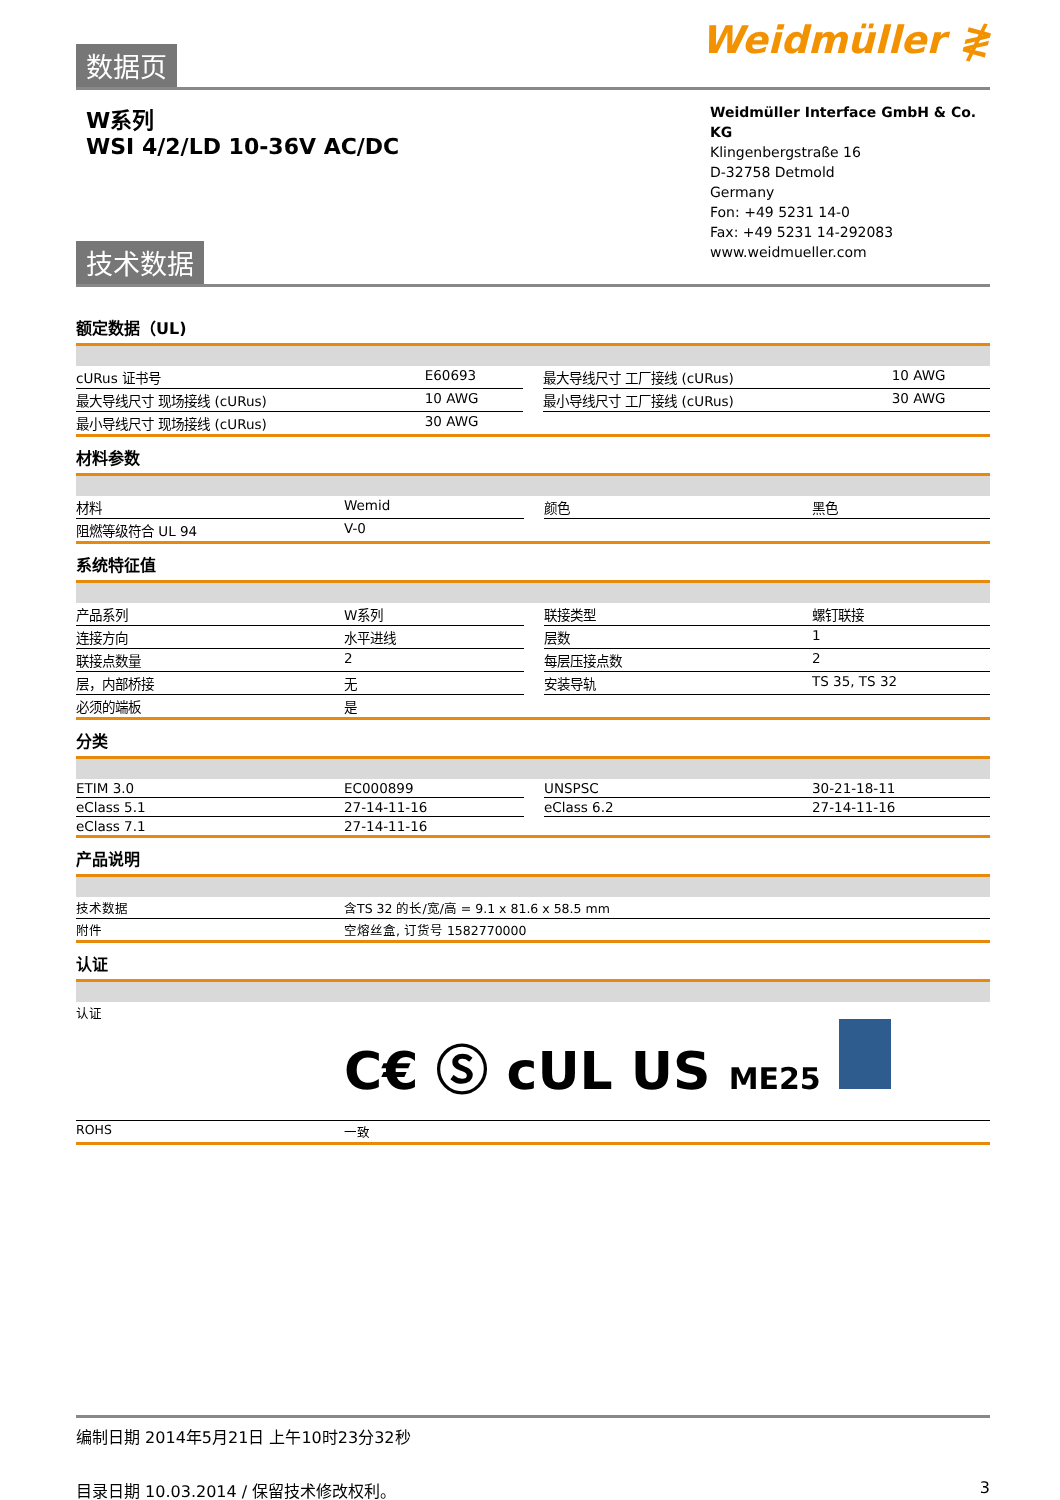Weidmüller ≹
数据页
W系列
WSI 4/2/LD 10-36V AC/DC
Weidmüller Interface GmbH & Co. KG
Klingenbergstraße 16
D-32758 Detmold
Germany
Fon: +49 5231 14-0
Fax: +49 5231 14-292083
www.weidmueller.com
技术数据
额定数据（UL)
| cURus 证书号 | E60693 | | 最大导线尺寸 工厂接线 (cURus) | 10 AWG |
| 最大导线尺寸 现场接线 (cURus) | 10 AWG | | 最小导线尺寸 工厂接线 (cURus) | 30 AWG |
| 最小导线尺寸 现场接线 (cURus) | 30 AWG | | | |
材料参数
| 材料 | Wemid | | 颜色 | 黑色 |
| 阻燃等级符合 UL 94 | V-0 | | | |
系统特征值
| 产品系列 | W系列 | | 联接类型 | 螺钉联接 |
| 连接方向 | 水平进线 | | 层数 | 1 |
| 联接点数量 | 2 | | 每层压接点数 | 2 |
| 层，内部桥接 | 无 | | 安装导轨 | TS 35, TS 32 |
| 必须的端板 | 是 | | | |
分类
| ETIM 3.0 | EC000899 | | UNSPSC | 30-21-18-11 |
| eClass 5.1 | 27-14-11-16 | | eClass 6.2 | 27-14-11-16 |
| eClass 7.1 | 27-14-11-16 | | | |
产品说明
| 技术数据 | 含TS 32 的长/宽/高 = 9.1 x 81.6 x 58.5 mm |
| 附件 | 空熔丝盒, 订货号 1582770000 |
认证
| 认证 | C€ Ⓢ c UL US ME25 |
| ROHS | 一致 |
编制日期 2014年5月21日 上午10时23分32秒
目录日期 10.03.2014 / 保留技术修改权利。 3